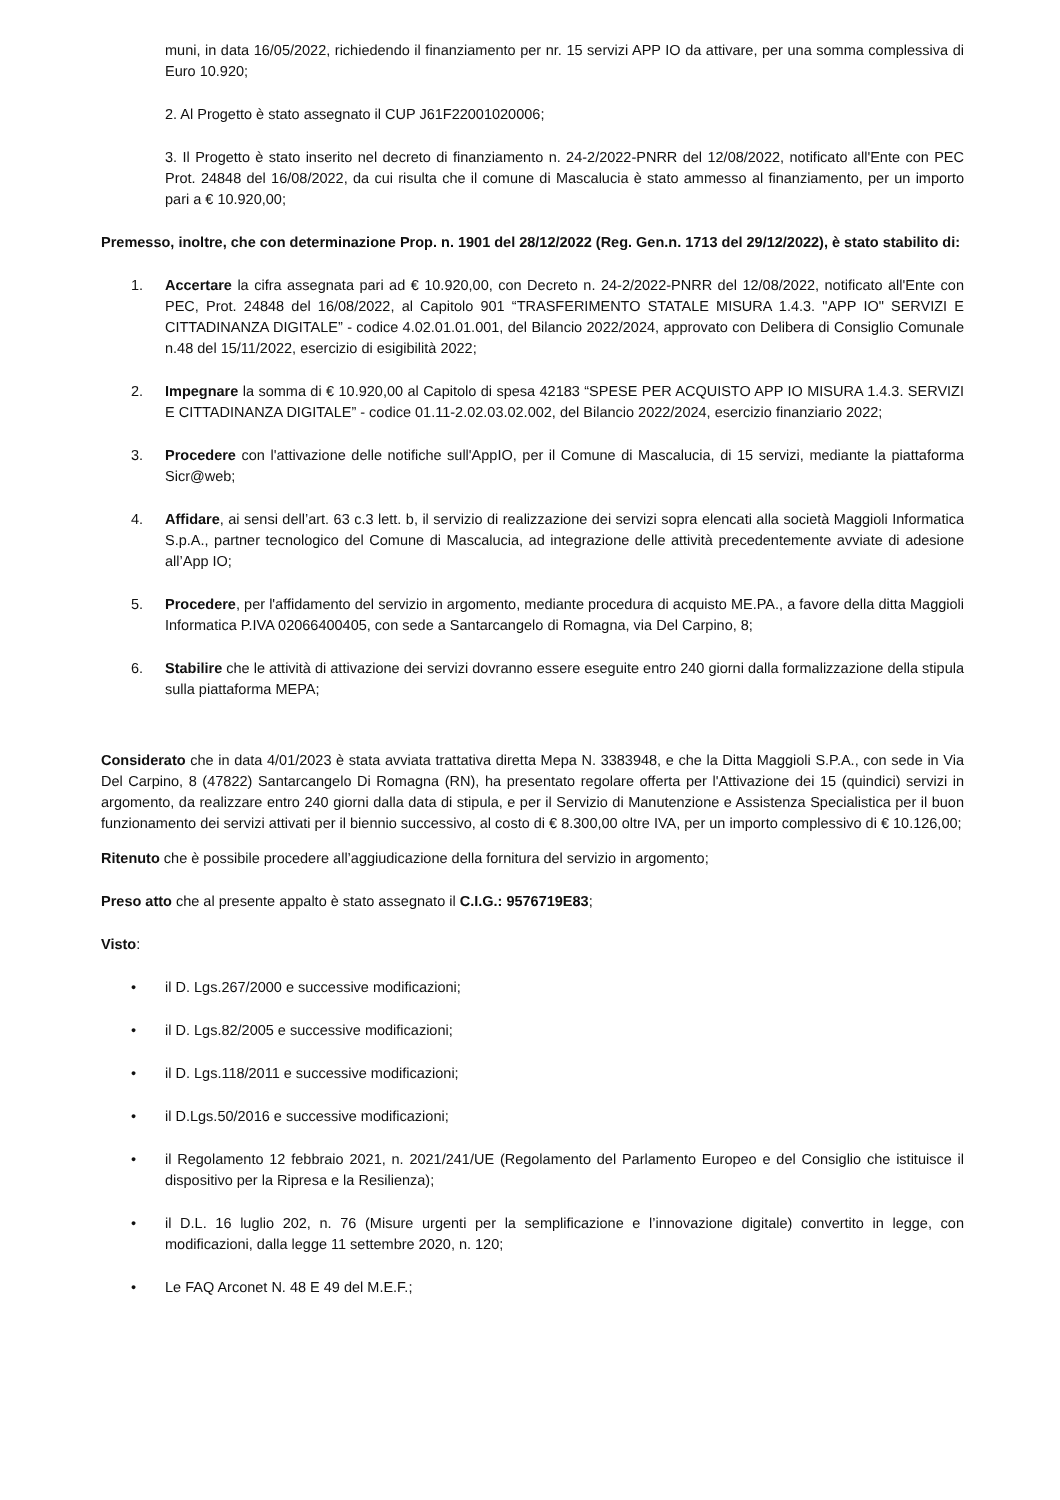muni, in data 16/05/2022, richiedendo il finanziamento per nr. 15 servizi APP IO da attivare, per una somma complessiva di Euro 10.920;
2. Al Progetto è stato assegnato il CUP J61F22001020006;
3. Il Progetto è stato inserito nel decreto di finanziamento n. 24-2/2022-PNRR del 12/08/2022, notificato all'Ente con PEC Prot. 24848 del 16/08/2022, da cui risulta che il comune di Mascalucia è stato ammesso al finanziamento, per un importo pari a € 10.920,00;
Premesso, inoltre, che con determinazione Prop. n. 1901 del 28/12/2022 (Reg. Gen.n. 1713 del 29/12/2022), è stato stabilito di:
1. Accertare la cifra assegnata pari ad € 10.920,00, con Decreto n. 24-2/2022-PNRR del 12/08/2022, notificato all'Ente con PEC, Prot. 24848 del 16/08/2022, al Capitolo 901 “TRASFERIMENTO STATALE MISURA 1.4.3. "APP IO" SERVIZI E CITTADINANZA DIGITALE” - codice 4.02.01.01.001, del Bilancio 2022/2024, approvato con Delibera di Consiglio Comunale n.48 del 15/11/2022, esercizio di esigibilità 2022;
2. Impegnare la somma di € 10.920,00 al Capitolo di spesa 42183 “SPESE PER ACQUISTO APP IO MISURA 1.4.3. SERVIZI E CITTADINANZA DIGITALE” - codice 01.11-2.02.03.02.002, del Bilancio 2022/2024, esercizio finanziario 2022;
3. Procedere con l'attivazione delle notifiche sull'AppIO, per il Comune di Mascalucia, di 15 servizi, mediante la piattaforma Sicr@web;
4. Affidare, ai sensi dell’art. 63 c.3 lett. b, il servizio di realizzazione dei servizi sopra elencati alla società Maggioli Informatica S.p.A., partner tecnologico del Comune di Mascalucia, ad integrazione delle attività precedentemente avviate di adesione all’App IO;
5. Procedere, per l'affidamento del servizio in argomento, mediante procedura di acquisto ME.PA., a favore della ditta Maggioli Informatica P.IVA 02066400405, con sede a Santarcangelo di Romagna, via Del Carpino, 8;
6. Stabilire che le attività di attivazione dei servizi dovranno essere eseguite entro 240 giorni dalla formalizzazione della stipula sulla piattaforma MEPA;
Considerato che in data 4/01/2023 è stata avviata trattativa diretta Mepa N. 3383948, e che la Ditta Maggioli S.P.A., con sede in Via Del Carpino, 8 (47822) Santarcangelo Di Romagna (RN), ha presentato regolare offerta per l'Attivazione dei 15 (quindici) servizi in argomento, da realizzare entro 240 giorni dalla data di stipula, e per il Servizio di Manutenzione e Assistenza Specialistica per il buon funzionamento dei servizi attivati per il biennio successivo, al costo di € 8.300,00 oltre IVA, per un importo complessivo di € 10.126,00;
Ritenuto che è possibile procedere all’aggiudicazione della fornitura del servizio in argomento;
Preso atto che al presente appalto è stato assegnato il C.I.G.: 9576719E83;
Visto:
• il D. Lgs.267/2000 e successive modificazioni;
• il D. Lgs.82/2005 e successive modificazioni;
• il D. Lgs.118/2011 e successive modificazioni;
• il D.Lgs.50/2016 e successive modificazioni;
• il Regolamento 12 febbraio 2021, n. 2021/241/UE (Regolamento del Parlamento Europeo e del Consiglio che istituisce il dispositivo per la Ripresa e la Resilienza);
• il D.L. 16 luglio 202, n. 76 (Misure urgenti per la semplificazione e l’innovazione digitale) convertito in legge, con modificazioni, dalla legge 11 settembre 2020, n. 120;
• Le FAQ Arconet N. 48 E 49 del M.E.F.;